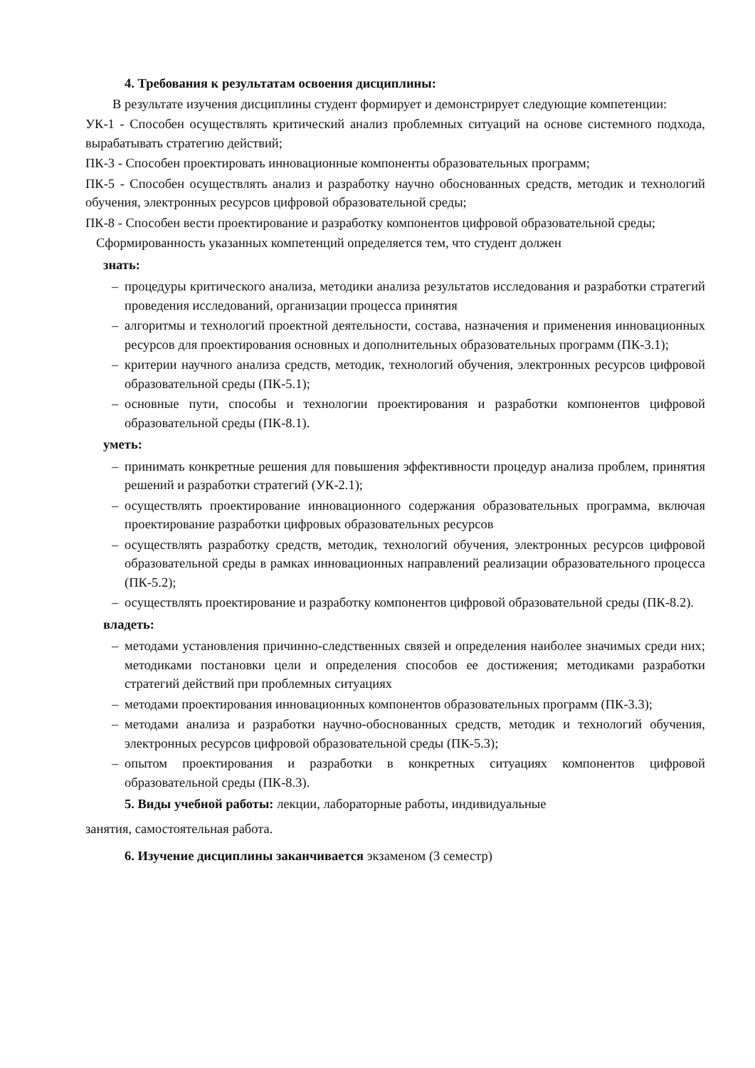4. Требования к результатам освоения дисциплины:
В результате изучения дисциплины студент формирует и демонстрирует следующие компетенции:
УК-1 - Способен осуществлять критический анализ проблемных ситуаций на основе системного подхода, вырабатывать стратегию действий;
ПК-3 - Способен проектировать инновационные компоненты образовательных программ;
ПК-5 - Способен осуществлять анализ и разработку научно обоснованных средств, методик и технологий обучения, электронных ресурсов цифровой образовательной среды;
ПК-8 - Способен вести проектирование и разработку компонентов цифровой образовательной среды;
Сформированность указанных компетенций определяется тем, что студент должен
знать:
– процедуры критического анализа, методики анализа результатов исследования и разработки стратегий проведения исследований, организации процесса принятия
– алгоритмы и технологий проектной деятельности, состава, назначения и применения инновационных ресурсов для проектирования основных и дополнительных образовательных программ (ПК-3.1);
– критерии научного анализа средств, методик, технологий обучения, электронных ресурсов цифровой образовательной среды (ПК-5.1);
– основные пути, способы и технологии проектирования и разработки компонентов цифровой образовательной среды (ПК-8.1).
уметь:
– принимать конкретные решения для повышения эффективности процедур анализа проблем, принятия решений и разработки стратегий (УК-2.1);
– осуществлять проектирование инновационного содержания образовательных программа, включая проектирование разработки цифровых образовательных ресурсов
– осуществлять разработку средств, методик, технологий обучения, электронных ресурсов цифровой образовательной среды в рамках инновационных направлений реализации образовательного процесса (ПК-5.2);
– осуществлять проектирование и разработку компонентов цифровой образовательной среды (ПК-8.2).
владеть:
– методами установления причинно-следственных связей и определения наиболее значимых среди них; методиками постановки цели и определения способов ее достижения; методиками разработки стратегий действий при проблемных ситуациях
– методами проектирования инновационных компонентов образовательных программ (ПК-3.3);
– методами анализа и разработки научно-обоснованных средств, методик и технологий обучения, электронных ресурсов цифровой образовательной среды (ПК-5.3);
– опытом проектирования и разработки в конкретных ситуациях компонентов цифровой образовательной среды (ПК-8.3).
5. Виды учебной работы: лекции, лабораторные работы, индивидуальные
занятия, самостоятельная работа.
6. Изучение дисциплины заканчивается экзаменом (3 семестр)